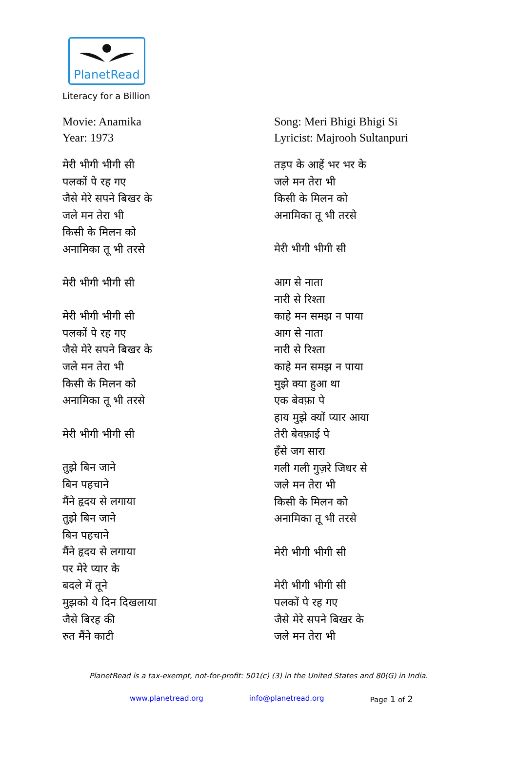PlanetRead
Literacy for a Billion
Movie: Anamika
Year: 1973
मेरी भीगी भीगी सी
पलकों पे रह गए
जैसे मेरे सपने बिखर के
जले मन तेरा भी
किसी के मिलन को
अनामिका तू भी तरसे
मेरी भीगी भीगी सी
मेरी भीगी भीगी सी
पलकों पे रह गए
जैसे मेरे सपने बिखर के
जले मन तेरा भी
किसी के मिलन को
अनामिका तू भी तरसे
मेरी भीगी भीगी सी
तुझे बिन जाने
बिन पहचाने
मैंने हृदय से लगाया
तुझे बिन जाने
बिन पहचाने
मैंने हृदय से लगाया
पर मेरे प्यार के
बदले में तूने
मुझको ये दिन दिखलाया
जैसे बिरह की
रुत मैंने काटी
Song: Meri Bhigi Bhigi Si
Lyricist: Majrooh Sultanpuri
तड़प के आहें भर भर के
जले मन तेरा भी
किसी के मिलन को
अनामिका तू भी तरसे
मेरी भीगी भीगी सी
आग से नाता
नारी से रिश्ता
काहे मन समझ न पाया
आग से नाता
नारी से रिश्ता
काहे मन समझ न पाया
मुझे क्या हुआ था
एक बेवफ़ा पे
हाय मुझे क्यों प्यार आया
तेरी बेवफ़ाई पे
हँसे जग सारा
गली गली गुज़रे जिधर से
जले मन तेरा भी
किसी के मिलन को
अनामिका तू भी तरसे
मेरी भीगी भीगी सी
मेरी भीगी भीगी सी
पलकों पे रह गए
जैसे मेरे सपने बिखर के
जले मन तेरा भी
PlanetRead is a tax-exempt, not-for-profit: 501(c) (3) in the United States and 80(G) in India.
www.planetread.org info@planetread.org Page 1 of 2